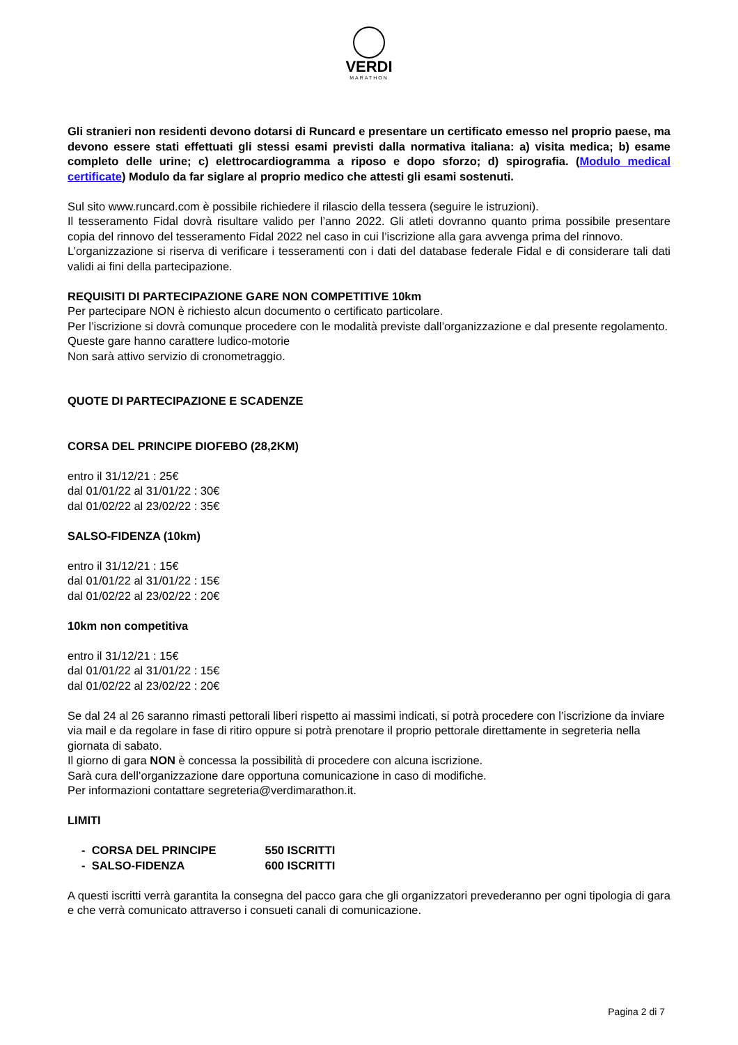VERDI
MARATHON
Gli stranieri non residenti devono dotarsi di Runcard e presentare un certificato emesso nel proprio paese, ma devono essere stati effettuati gli stessi esami previsti dalla normativa italiana: a) visita medica; b) esame completo delle urine; c) elettrocardiogramma a riposo e dopo sforzo; d) spirografia. (Modulo medical certificate) Modulo da far siglare al proprio medico che attesti gli esami sostenuti.
Sul sito www.runcard.com è possibile richiedere il rilascio della tessera (seguire le istruzioni).
Il tesseramento Fidal dovrà risultare valido per l’anno 2022. Gli atleti dovranno quanto prima possibile presentare copia del rinnovo del tesseramento Fidal 2022 nel caso in cui l’iscrizione alla gara avvenga prima del rinnovo.
L’organizzazione si riserva di verificare i tesseramenti con i dati del database federale Fidal e di considerare tali dati validi ai fini della partecipazione.
REQUISITI DI PARTECIPAZIONE GARE NON COMPETITIVE 10km
Per partecipare NON è richiesto alcun documento o certificato particolare.
Per l’iscrizione si dovrà comunque procedere con le modalità previste dall’organizzazione e dal presente regolamento.
Queste gare hanno carattere ludico-motorie
Non sarà attivo servizio di cronometraggio.
QUOTE DI PARTECIPAZIONE E SCADENZE
CORSA DEL PRINCIPE DIOFEBO (28,2KM)
entro il 31/12/21 : 25€
dal 01/01/22 al 31/01/22 : 30€
dal 01/02/22 al 23/02/22 : 35€
SALSO-FIDENZA (10km)
entro il 31/12/21 : 15€
dal 01/01/22 al 31/01/22 : 15€
dal 01/02/22 al 23/02/22 : 20€
10km non competitiva
entro il 31/12/21 : 15€
dal 01/01/22 al 31/01/22 : 15€
dal 01/02/22 al 23/02/22 : 20€
Se dal 24 al 26 saranno rimasti pettorali liberi rispetto ai massimi indicati, si potrà procedere con l’iscrizione da inviare via mail e da regolare in fase di ritiro oppure si potrà prenotare il proprio pettorale direttamente in segreteria nella giornata di sabato.
Il giorno di gara NON è concessa la possibilità di procedere con alcuna iscrizione.
Sarà cura dell’organizzazione dare opportuna comunicazione in caso di modifiche.
Per informazioni contattare segreteria@verdimarathon.it.
LIMITI
| - CORSA DEL PRINCIPE | 550 ISCRITTI |
| - SALSO-FIDENZA | 600 ISCRITTI |
A questi iscritti verrà garantita la consegna del pacco gara che gli organizzatori prevederanno per ogni tipologia di gara e che verrà comunicato attraverso i consueti canali di comunicazione.
Pagina 2 di 7